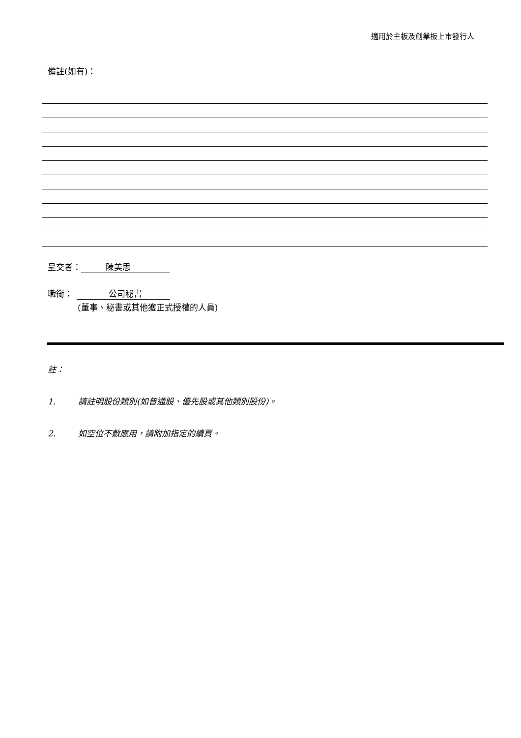適用於主板及創業板上市發行人
備註(如有)：
呈交者： 陳美思
職銜： 公司秘書
(董事、秘書或其他獲正式授權的人員)
註：
1. 請註明股份類別(如普通股、優先股或其他類別股份)。
2. 如空位不敷應用，請附加指定的續頁。